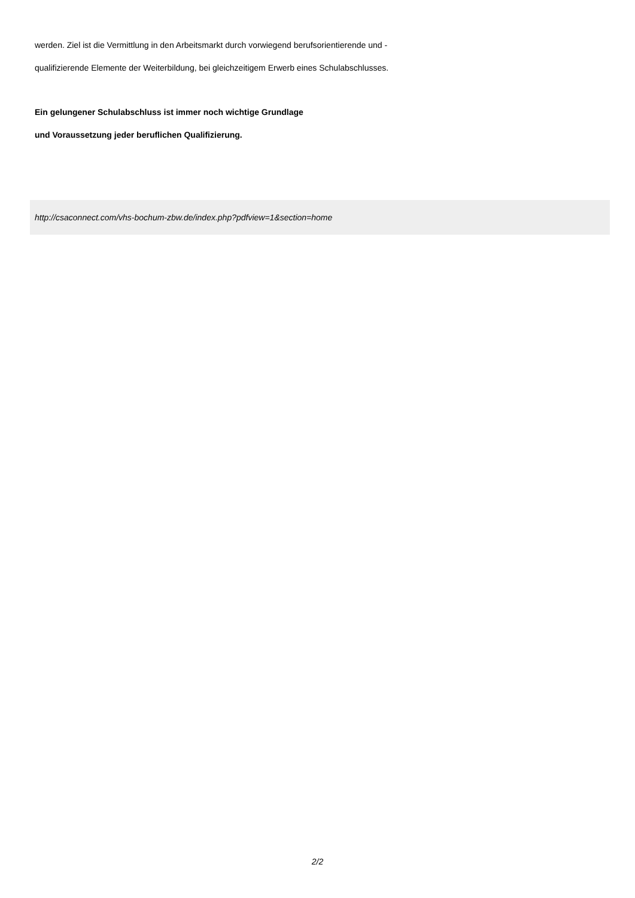werden. Ziel ist die Vermittlung in den Arbeitsmarkt durch vorwiegend berufsorientierende und -
qualifizierende Elemente der Weiterbildung, bei gleichzeitigem Erwerb eines Schulabschlusses.
Ein gelungener Schulabschluss ist immer noch wichtige Grundlage
und Voraussetzung jeder beruflichen Qualifizierung.
http://csaconnect.com/vhs-bochum-zbw.de/index.php?pdfview=1&section=home
2/2